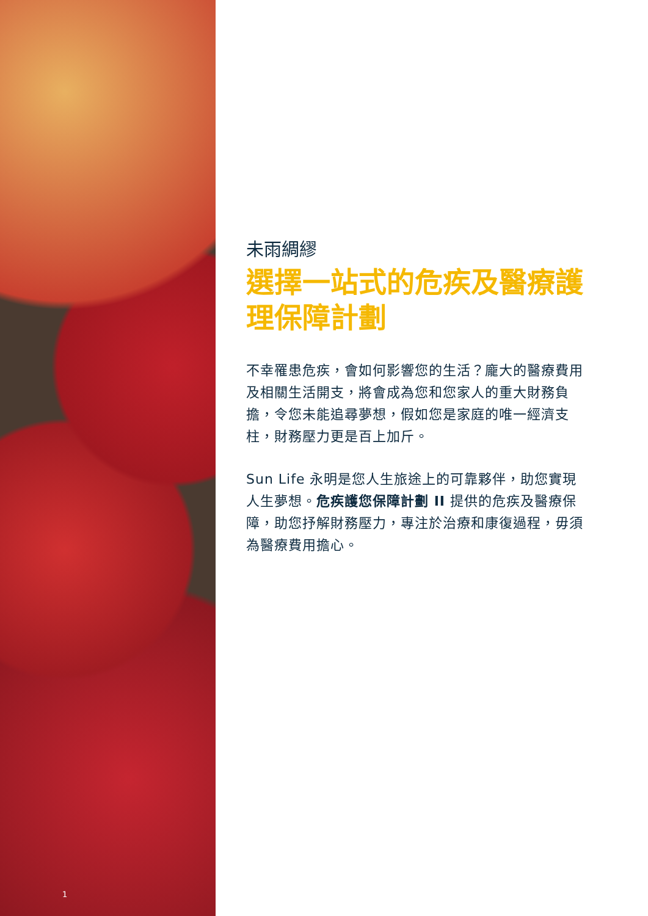1
未雨綢繆
選擇一站式的危疾及醫療護理保障計劃
不幸罹患危疾，會如何影響您的生活？龐大的醫療費用及相關生活開支，將會成為您和您家人的重大財務負擔，令您未能追尋夢想，假如您是家庭的唯一經濟支柱，財務壓力更是百上加斤。
Sun Life 永明是您人生旅途上的可靠夥伴，助您實現人生夢想。危疾護您保障計劃 II 提供的危疾及醫療保障，助您抒解財務壓力，專注於治療和康復過程，毋須為醫療費用擔心。